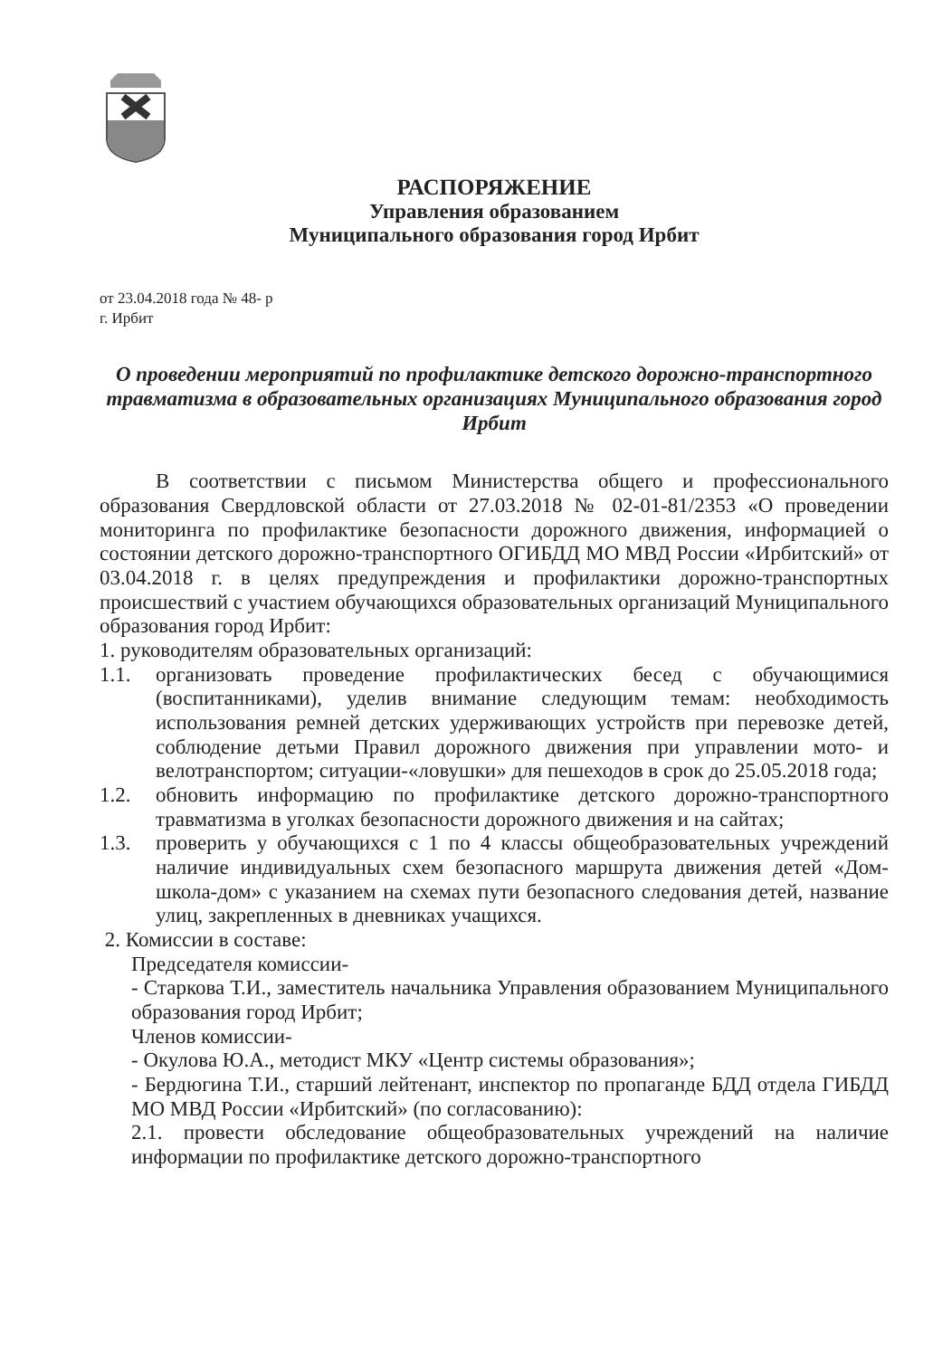РАСПОРЯЖЕНИЕ
Управления образованием
Муниципального образования город Ирбит
от 23.04.2018 года № 48- р
г. Ирбит
О проведении мероприятий по профилактике детского дорожно-транспортного травматизма в образовательных организациях Муниципального образования город Ирбит
В соответствии с письмом Министерства общего и профессионального образования Свердловской области от 27.03.2018 № 02-01-81/2353 «О проведении мониторинга по профилактике безопасности дорожного движения, информацией о состоянии детского дорожно-транспортного ОГИБДД МО МВД России «Ирбитский» от 03.04.2018 г. в целях предупреждения и профилактики дорожно-транспортных происшествий с участием обучающихся образовательных организаций Муниципального образования город Ирбит:
1. руководителям образовательных организаций:
1.1. организовать проведение профилактических бесед с обучающимися (воспитанниками), уделив внимание следующим темам: необходимость использования ремней детских удерживающих устройств при перевозке детей, соблюдение детьми Правил дорожного движения при управлении мото- и велотранспортом; ситуации-«ловушки» для пешеходов в срок до 25.05.2018 года;
1.2. обновить информацию по профилактике детского дорожно-транспортного травматизма в уголках безопасности дорожного движения и на сайтах;
1.3. проверить у обучающихся с 1 по 4 классы общеобразовательных учреждений наличие индивидуальных схем безопасного маршрута движения детей «Дом-школа-дом» с указанием на схемах пути безопасного следования детей, название улиц, закрепленных в дневниках учащихся.
2. Комиссии в составе:
Председателя комиссии-
- Старкова Т.И., заместитель начальника Управления образованием Муниципального образования город Ирбит;
Членов комиссии-
- Окулова Ю.А., методист МКУ «Центр системы образования»;
- Бердюгина Т.И., старший лейтенант, инспектор по пропаганде БДД отдела ГИБДД МО МВД России «Ирбитский» (по согласованию):
2.1. провести обследование общеобразовательных учреждений на наличие информации по профилактике детского дорожно-транспортного